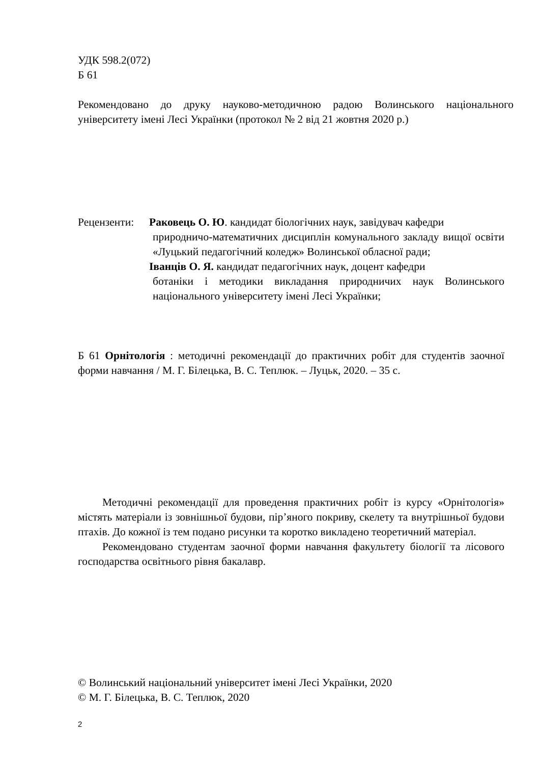УДК 598.2(072)
Б 61
Рекомендовано до друку науково-методичною радою Волинського національного університету імені Лесі Українки (протокол № 2 від 21 жовтня 2020 р.)
Рецензенти:
Раковець О. Ю. кандидат біологічних наук, завідувач кафедри
природничо-математичних дисциплін комунального закладу вищої освіти «Луцький педагогічний коледж» Волинської обласної ради;
Іванців О. Я. кандидат педагогічних наук, доцент кафедри
ботаніки і методики викладання природничих наук Волинського національного університету імені Лесі Українки;
Б 61 Орнітологія : методичні рекомендації до практичних робіт для студентів заочної форми навчання / М. Г. Білецька, В. С. Теплюк. – Луцьк, 2020. – 35 с.
Методичні рекомендації для проведення практичних робіт із курсу «Орнітологія» містять матеріали із зовнішньої будови, пір’яного покриву, скелету та внутрішньої будови птахів. До кожної із тем подано рисунки та коротко викладено теоретичний матеріал.
Рекомендовано студентам заочної форми навчання факультету біології та лісового господарства освітнього рівня бакалавр.
© Волинський національний університет імені Лесі Українки, 2020
© М. Г. Білецька, В. С. Теплюк, 2020
2